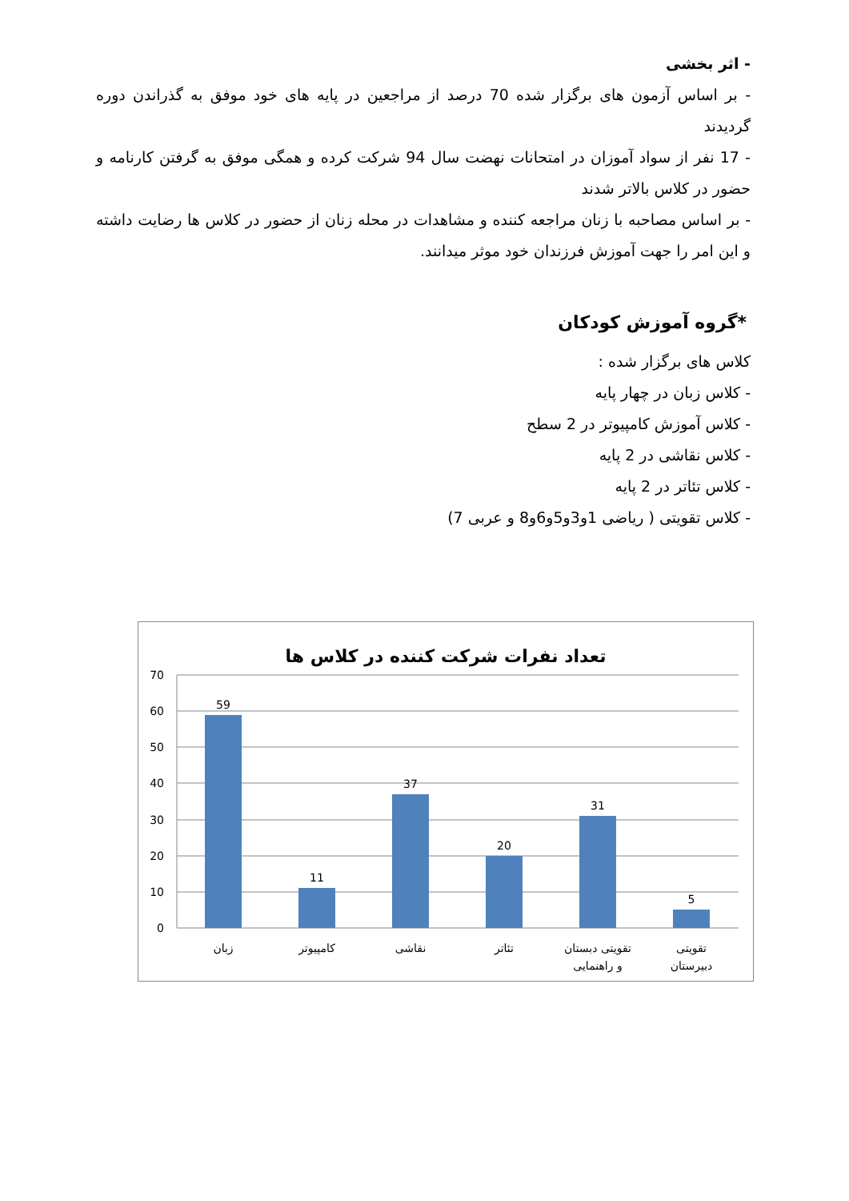- اثر بخشی
- بر اساس آزمون های برگزار شده 70 درصد از مراجعین در پایه های خود موفق به گذراندن دوره گردیدند
- 17 نفر از سواد آموزان در امتحانات نهضت سال 94 شرکت کرده و همگی موفق به گرفتن کارنامه و حضور در کلاس بالاتر شدند
- بر اساس مصاحبه با زنان مراجعه کننده و مشاهدات در محله زنان از حضور در کلاس ها رضایت داشته و این امر را جهت آموزش فرزندان خود موثر میدانند.
*گروه آموزش کودکان
کلاس های برگزار شده :
- کلاس زبان در چهار پایه
- کلاس آموزش کامپیوتر در 2 سطح
- کلاس نقاشی در 2 پایه
- کلاس تئاتر در 2 پایه
- کلاس تقویتی ( ریاضی 1و3و5و6و8 و عربی 7)
تعداد نفرات شرکت کننده در کلاس ها
70
60
50
40
30
20
10
0
59
11
37
20
31
5
زبان
کامپیوتر
نقاشی
تئاتر
تقویتی دبستان
و راهنمایی
تقویتی
دبیرستان